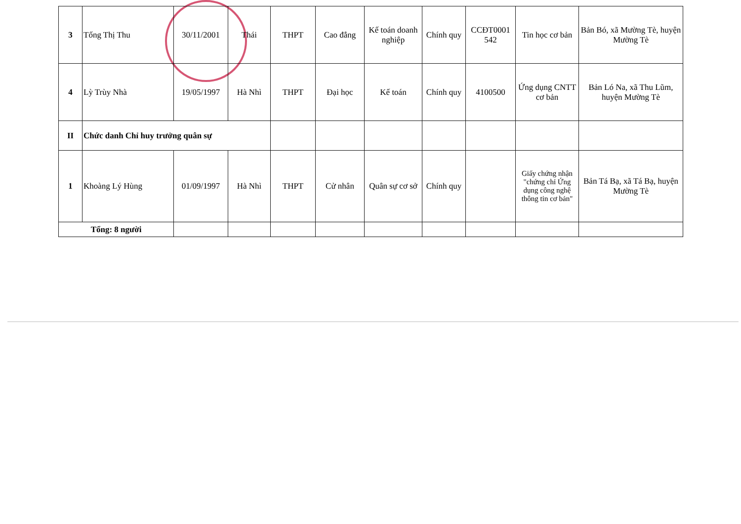| 3 | Tống Thị Thu | 30/11/2001 | Thái | THPT | Cao đẳng | Kế toán doanh nghiệp | Chính quy | CCĐT0001 542 | Tin học cơ bản | Bản Bó, xã Mường Tè, huyện Mường Tè |
| 4 | Lỳ Trùy Nhà | 19/05/1997 | Hà Nhì | THPT | Đại học | Kế toán | Chính quy | 4100500 | Ứng dụng CNTT cơ bản | Bản Ló Na, xã Thu Lũm, huyện Mường Tè |
| II | Chức danh Chỉ huy trưởng quân sự | | | | | | | | | |
| 1 | Khoàng Lý Hùng | 01/09/1997 | Hà Nhì | THPT | Cử nhân | Quân sự cơ sở | Chính quy | | Giấy chứng nhận "chứng chỉ Ứng dụng công nghệ thông tin cơ bản" | Bản Tá Bạ, xã Tá Bạ, huyện Mường Tè |
| Tổng: 8 người | | | | | | | | | | |